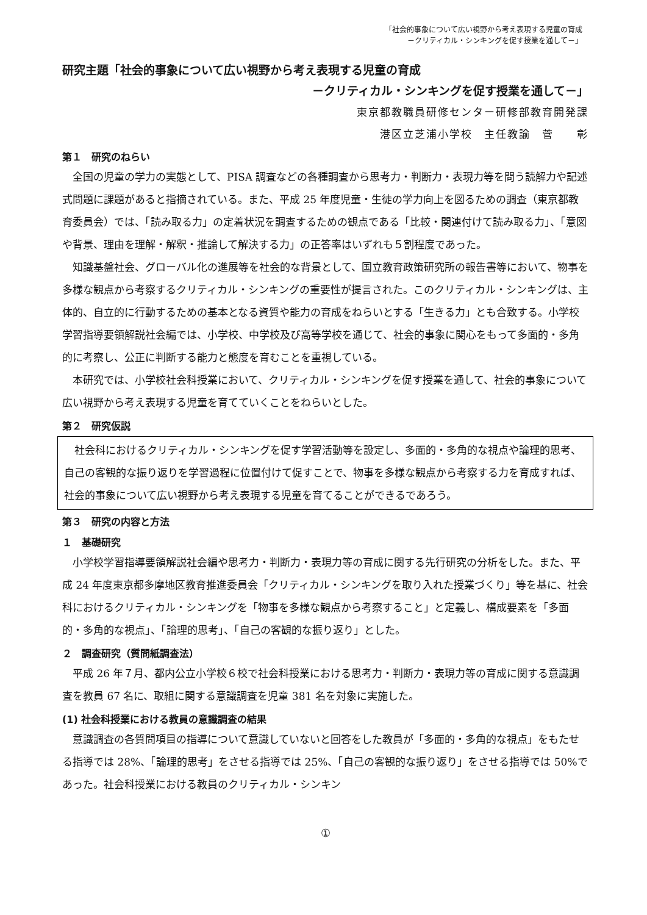「社会的事象について広い視野から考え表現する児童の育成
－クリティカル・シンキングを促す授業を通して－」
研究主題「社会的事象について広い視野から考え表現する児童の育成
－クリティカル・シンキングを促す授業を通して－」
東京都教職員研修センター研修部教育開発課
港区立芝浦小学校　主任教諭　菅　　彰
第１　研究のねらい
全国の児童の学力の実態として、PISA 調査などの各種調査から思考力・判断力・表現力等を問う読解力や記述式問題に課題があると指摘されている。また、平成 25 年度児童・生徒の学力向上を図るための調査（東京都教育委員会）では、「読み取る力」の定着状況を調査するための観点である「比較・関連付けて読み取る力」、「意図や背景、理由を理解・解釈・推論して解決する力」の正答率はいずれも５割程度であった。
知識基盤社会、グローバル化の進展等を社会的な背景として、国立教育政策研究所の報告書等において、物事を多様な観点から考察するクリティカル・シンキングの重要性が提言された。このクリティカル・シンキングは、主体的、自立的に行動するための基本となる資質や能力の育成をねらいとする「生きる力」とも合致する。小学校学習指導要領解説社会編では、小学校、中学校及び高等学校を通じて、社会的事象に関心をもって多面的・多角的に考察し、公正に判断する能力と態度を育むことを重視している。
本研究では、小学校社会科授業において、クリティカル・シンキングを促す授業を通して、社会的事象について広い視野から考え表現する児童を育てていくことをねらいとした。
第２　研究仮説
社会科におけるクリティカル・シンキングを促す学習活動等を設定し、多面的・多角的な視点や論理的思考、自己の客観的な振り返りを学習過程に位置付けて促すことで、物事を多様な観点から考察する力を育成すれば、社会的事象について広い視野から考え表現する児童を育てることができるであろう。
第３　研究の内容と方法
１　基礎研究
小学校学習指導要領解説社会編や思考力・判断力・表現力等の育成に関する先行研究の分析をした。また、平成 24 年度東京都多摩地区教育推進委員会「クリティカル・シンキングを取り入れた授業づくり」等を基に、社会科におけるクリティカル・シンキングを「物事を多様な観点から考察すること」と定義し、構成要素を「多面的・多角的な視点」、「論理的思考」、「自己の客観的な振り返り」とした。
２　調査研究（質問紙調査法）
平成 26 年７月、都内公立小学校６校で社会科授業における思考力・判断力・表現力等の育成に関する意識調査を教員 67 名に、取組に関する意識調査を児童 381 名を対象に実施した。
(1) 社会科授業における教員の意識調査の結果
意識調査の各質問項目の指導について意識していないと回答をした教員が「多面的・多角的な視点」をもたせる指導では 28%、「論理的思考」をさせる指導では 25%、「自己の客観的な振り返り」をさせる指導では 50%であった。社会科授業における教員のクリティカル・シンキン
①